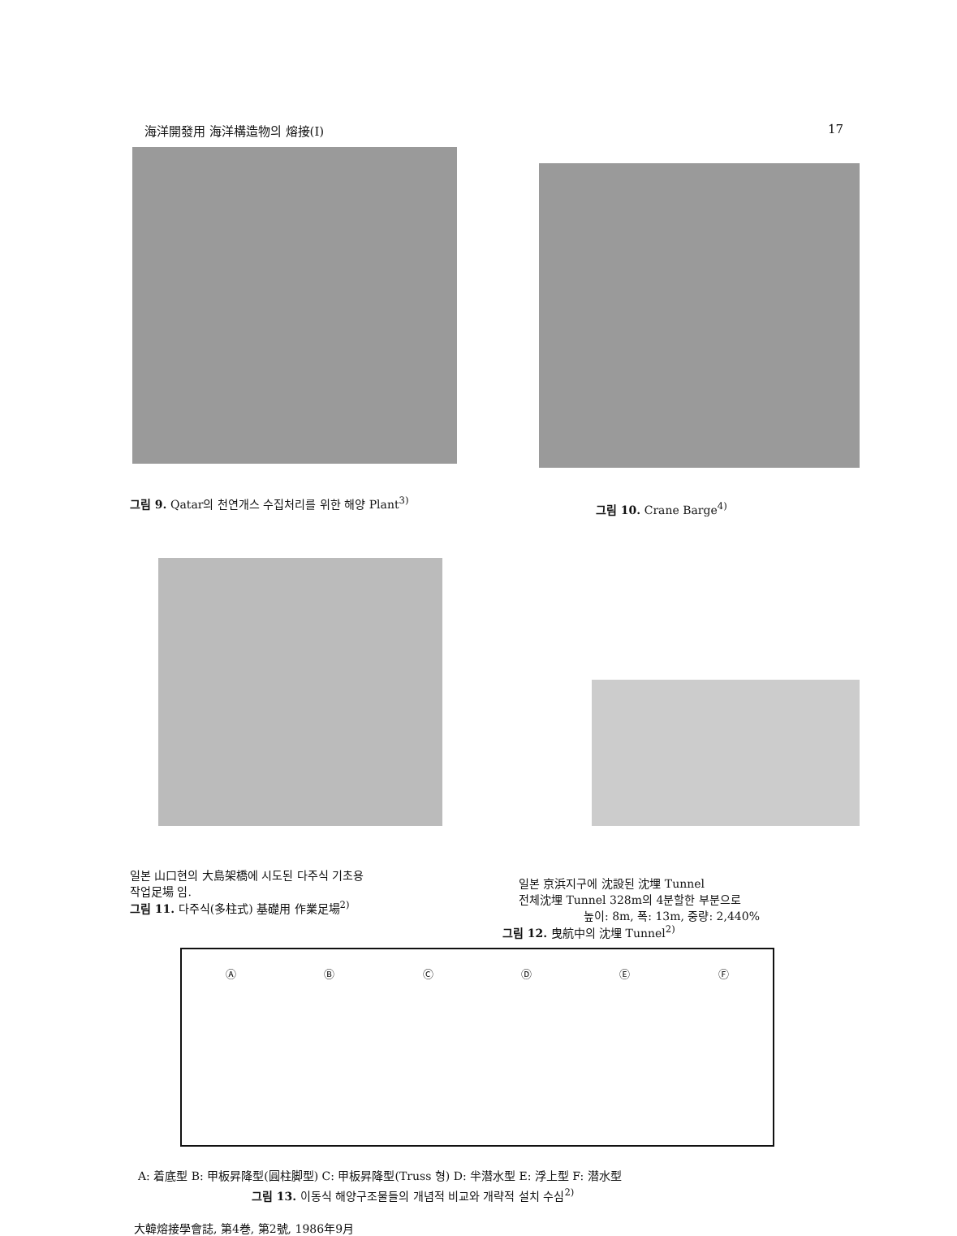海洋開發用 海洋構造物의 熔接(Ⅰ) 17
그림 9. Qatar의 천연개스 수집처리를 위한 해양 Plant<sup>3)</sup>
그림 10. Crane Barge<sup>4)</sup>
일본 山口현의 大島架橋에 시도된 다주식 기초용
작업足場 임.
그림 11. 다주식(多柱式) 基礎用 作業足場<sup>2)</sup>
일본 京浜지구에 沈設된 沈埋 Tunnel
전체沈埋 Tunnel 328m의 4분할한 부분으로
높이: 8m, 폭: 13m, 중량: 2,440%
그림 12. 曳航中의 沈埋 Tunnel<sup>2)</sup>
Ⓐ Ⓑ Ⓒ Ⓓ Ⓔ Ⓕ
A: 着底型 B: 甲板昇降型(圓柱脚型) C: 甲板昇降型(Truss 형) D: 半潜水型 E: 浮上型 F: 潜水型
그림 13. 이동식 해양구조물들의 개념적 비교와 개략적 설치 수심<sup>2)</sup>
大韓熔接學會誌, 第4巻, 第2號, 1986年9月